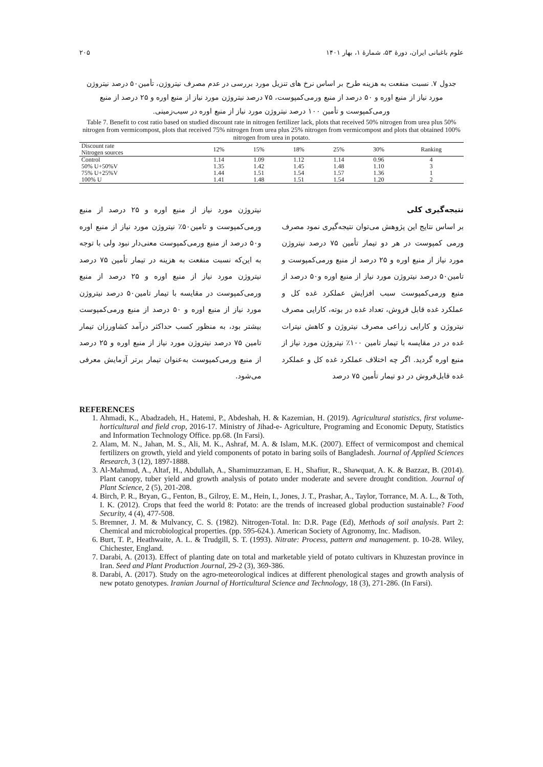علوم باغبانی ایران، دورهٔ ۵۳، شمارهٔ ۱، بهار ۱۴۰۱ ۲۰۵
جدول ۷. نسبت منفعت به هزینه طرح بر اساس نرخ های تنزیل مورد بررسی در عدم مصرف نیتروژن، تأمین۵۰ درصد نیتروژن مورد نیاز از منبع اوره و ۵۰ درصد از منبع ورمی‌کمپوست، ۷۵ درصد نیتروژن مورد نیاز از منبع اوره و ۲۵ درصد از منبع ورمی‌کمپوست و تأمین ۱۰۰ درصد نیتروژن مورد نیاز از منبع اوره در سیب‌زمینی.
Table 7. Benefit to cost ratio based on studied discount rate in nitrogen fertilizer lack, plots that received 50% nitrogen from urea plus 50% nitrogen from vermicompost, plots that received 75% nitrogen from urea plus 25% nitrogen from vermicompost and plots that obtained 100% nitrogen from urea in potato.
| Discount rate Nitrogen sources | 12% | 15% | 18% | 25% | 30% | Ranking |
| --- | --- | --- | --- | --- | --- | --- |
| Control | 1.14 | 1.09 | 1.12 | 1.14 | 0.96 | 4 |
| 50% U+50%V | 1.35 | 1.42 | 1.45 | 1.48 | 1.10 | 3 |
| 75% U+25%V | 1.44 | 1.51 | 1.54 | 1.57 | 1.36 | 1 |
| 100% U | 1.41 | 1.48 | 1.51 | 1.54 | 1.20 | 2 |
نتیجه‌گیری کلی
بر اساس نتایج این پژوهش می‌توان نتیجه‌گیری نمود مصرف ورمی کمپوست در هر دو تیمار تأمین ۷۵ درصد نیتروژن مورد نیاز از منبع اوره و ۲۵ درصد از منبع ورمی‌کمپوست و تامین۵۰ درصد نیتروژن مورد نیاز از منبع اوره و۵۰ درصد از منبع ورمی‌کمپوست سبب افزایش عملکرد غده کل و عملکرد غده قابل فروش، تعداد غده در بوته، کارایی مصرف نیتروژن و کارایی زراعی مصرف نیتروژن و کاهش نیترات غده در در مقایسه با تیمار تامین ۱۰۰٪ نیتروژن مورد نیاز از منبع اوره گردید. اگر چه اختلاف عملکرد غده کل و عملکرد غده قابل‌فروش در دو تیمار تأمین ۷۵ درصد
نیتروژن مورد نیاز از منبع اوره و ۲۵ درصد از منبع ورمی‌کمپوست و تامین۵۰٪ نیتروژن مورد نیاز از منبع اوره و۵۰ درصد از منبع ورمی‌کمپوست معنی‌دار نبود ولی با توجه به این‌که نسبت منفعت به هزینه در تیمار تأمین ۷۵ درصد نیتروژن مورد نیاز از منبع اوره و ۲۵ درصد از منبع ورمی‌کمپوست در مقایسه با تیمار تامین۵۰ درصد نیتروژن مورد نیاز از منبع اوره و ۵۰ درصد از منبع ورمی‌کمپوست بیشتر بود، به منظور کسب حداکثر درآمد کشاورزان تیمار تامین ۷۵ درصد نیتروژن مورد نیاز از منبع اوره و ۲۵ درصد از منبع ورمی‌کمپوست به‌عنوان تیمار برتر آزمایش معرفی می‌شود.
REFERENCES
1. Ahmadi, K., Abadzadeh, H., Hatemi, P., Abdeshah, H. & Kazemian, H. (2019). Agricultural statistics, first volume-horticultural and field crop, 2016-17. Ministry of Jihad-e- Agriculture, Programing and Economic Deputy, Statistics and Information Technology Office. pp.68. (In Farsi).
2. Alam, M. N., Jahan, M. S., Ali, M. K., Ashraf, M. A. & Islam, M.K. (2007). Effect of vermicompost and chemical fertilizers on growth, yield and yield components of potato in baring soils of Bangladesh. Journal of Applied Sciences Research, 3 (12), 1897-1888.
3. Al-Mahmud, A., Altaf, H., Abdullah, A., Shamimuzzaman, E. H., Shafiur, R., Shawquat, A. K. & Bazzaz, B. (2014). Plant canopy, tuber yield and growth analysis of potato under moderate and severe drought condition. Journal of Plant Science, 2 (5), 201-208.
4. Birch, P. R., Bryan, G., Fenton, B., Gilroy, E. M., Hein, I., Jones, J. T., Prashar, A., Taylor, Torrance, M. A. L., & Toth, I. K. (2012). Crops that feed the world 8: Potato: are the trends of increased global production sustainable? Food Security, 4 (4), 477-508.
5. Bremner, J. M. & Mulvancy, C. S. (1982). Nitrogen-Total. In: D.R. Page (Ed), Methods of soil analysis. Part 2: Chemical and microbiological properties. (pp. 595-624.). American Society of Agronomy, Inc. Madison.
6. Burt, T. P., Heathwaite, A. L. & Trudgill, S. T. (1993). Nitrate: Process, pattern and management. p. 10-28. Wiley, Chichester, England.
7. Darabi, A. (2013). Effect of planting date on total and marketable yield of potato cultivars in Khuzestan province in Iran. Seed and Plant Production Journal, 29-2 (3), 369-386.
8. Darabi, A. (2017). Study on the agro-meteorological indices at different phenological stages and growth analysis of new potato genotypes. Iranian Journal of Horticultural Science and Technology, 18 (3), 271-286. (In Farsi).